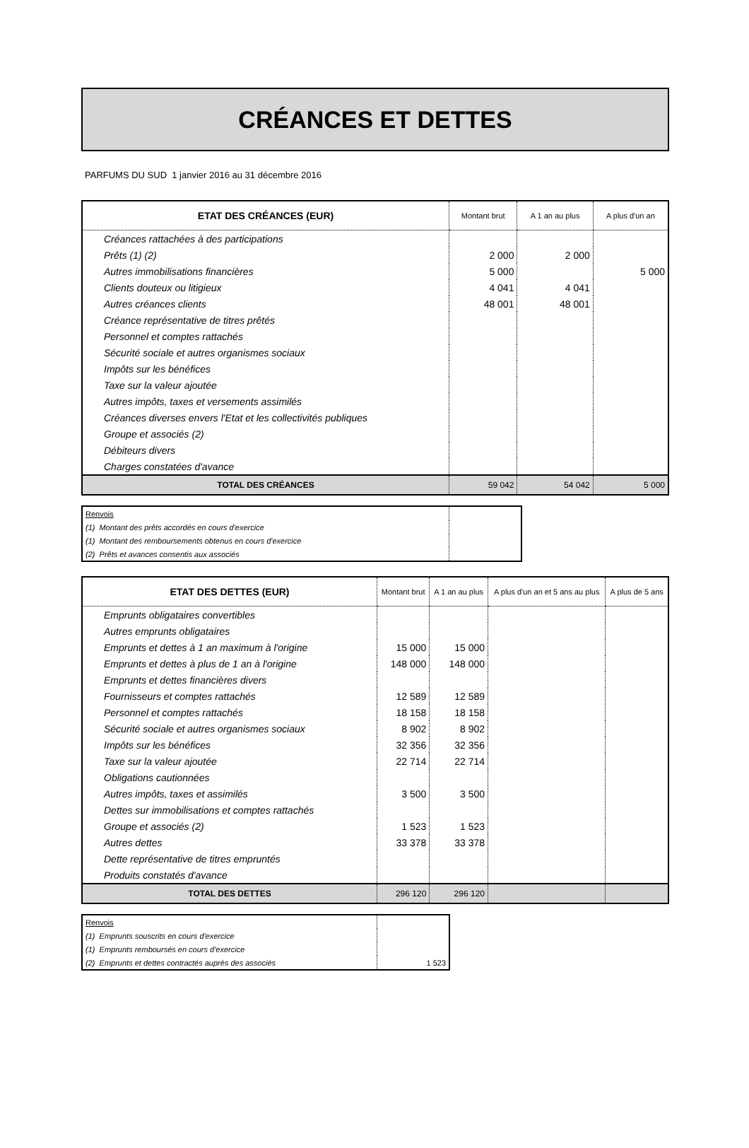CRÉANCES ET DETTES
PARFUMS DU SUD 1 janvier 2016 au 31 décembre 2016
| ETAT DES CRÉANCES (EUR) | Montant brut | A 1 an au plus | A plus d'un an |
| --- | --- | --- | --- |
| Créances rattachées à des participations | | | |
| Prêts (1) (2) | 2 000 | 2 000 | |
| Autres immobilisations financières | 5 000 | | 5 000 |
| Clients douteux ou litigieux | 4 041 | 4 041 | |
| Autres créances clients | 48 001 | 48 001 | |
| Créance représentative de titres prêtés | | | |
| Personnel et comptes rattachés | | | |
| Sécurité sociale et autres organismes sociaux | | | |
| Impôts sur les bénéfices | | | |
| Taxe sur la valeur ajoutée | | | |
| Autres impôts, taxes et versements assimilés | | | |
| Créances diverses envers l'Etat et les collectivités publiques | | | |
| Groupe et associés (2) | | | |
| Débiteurs divers | | | |
| Charges constatées d'avance | | | |
| TOTAL DES CRÉANCES | 59 042 | 54 042 | 5 000 |
| Renvois | |
| (1) Montant des prêts accordés en cours d'exercice | |
| (1) Montant des remboursements obtenus en cours d'exercice | |
| (2) Prêts et avances consentis aux associés | |
| ETAT DES DETTES (EUR) | Montant brut | A 1 an au plus | A plus d'un an et 5 ans au plus | A plus de 5 ans |
| --- | --- | --- | --- | --- |
| Emprunts obligataires convertibles | | | | |
| Autres emprunts obligataires | | | | |
| Emprunts et dettes à 1 an maximum à l'origine | 15 000 | 15 000 | | |
| Emprunts et dettes à plus de 1 an à l'origine | 148 000 | 148 000 | | |
| Emprunts et dettes financières divers | | | | |
| Fournisseurs et comptes rattachés | 12 589 | 12 589 | | |
| Personnel et comptes rattachés | 18 158 | 18 158 | | |
| Sécurité sociale et autres organismes sociaux | 8 902 | 8 902 | | |
| Impôts sur les bénéfices | 32 356 | 32 356 | | |
| Taxe sur la valeur ajoutée | 22 714 | 22 714 | | |
| Obligations cautionnées | | | | |
| Autres impôts, taxes et assimilés | 3 500 | 3 500 | | |
| Dettes sur immobilisations et comptes rattachés | | | | |
| Groupe et associés (2) | 1 523 | 1 523 | | |
| Autres dettes | 33 378 | 33 378 | | |
| Dette représentative de titres empruntés | | | | |
| Produits constatés d'avance | | | | |
| TOTAL DES DETTES | 296 120 | 296 120 | | |
| Renvois | |
| (1) Emprunts souscrits en cours d'exercice | |
| (1) Emprunts remboursés en cours d'exercice | |
| (2) Emprunts et dettes contractés auprès des associés | 1 523 |